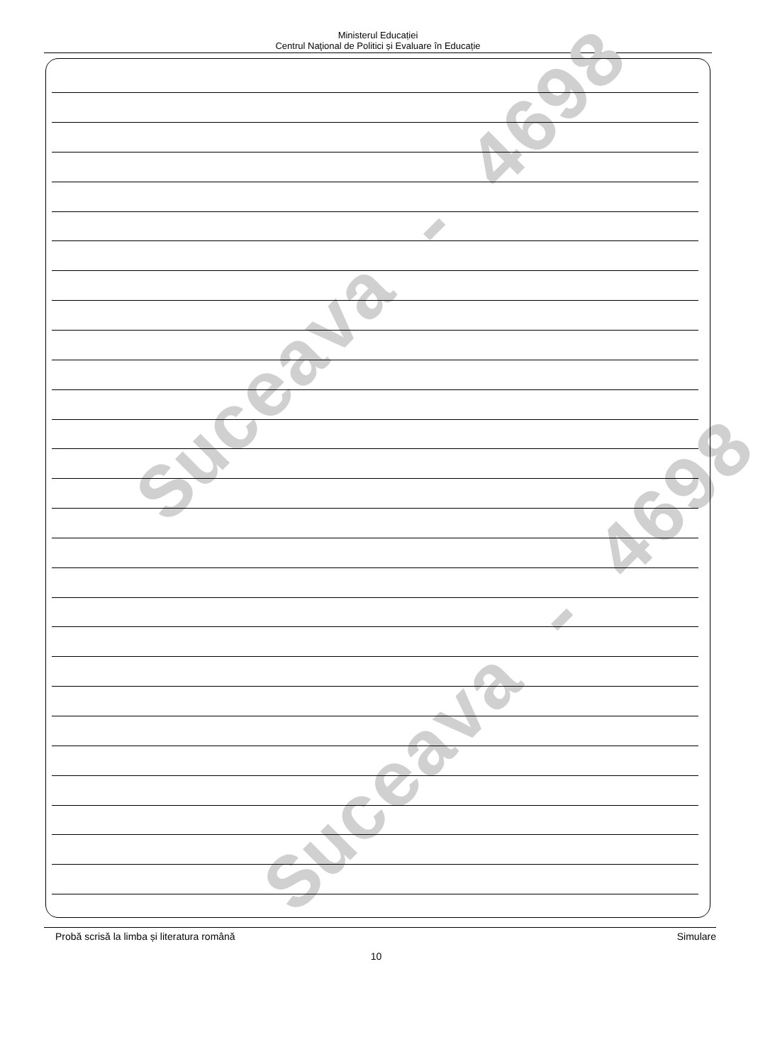Ministerul Educației
Centrul Naţional de Politici și Evaluare în Educație
Suceava - 4698
Suceava - 4698
Probă scrisă la limba și literatura română Simulare
10